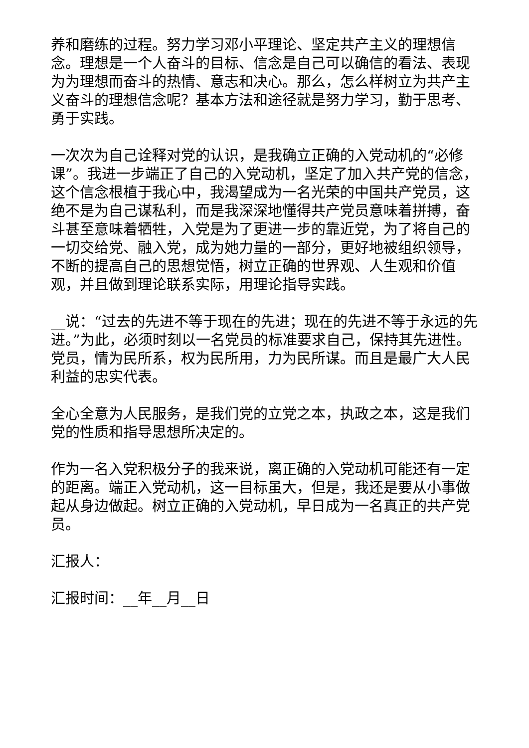养和磨练的过程。努力学习邓小平理论、坚定共产主义的理想信念。理想是一个人奋斗的目标、信念是自己可以确信的看法、表现为为理想而奋斗的热情、意志和决心。那么，怎么样树立为共产主义奋斗的理想信念呢？基本方法和途径就是努力学习，勤于思考、勇于实践。
一次次为自己诠释对党的认识，是我确立正确的入党动机的“必修课”。我进一步端正了自己的入党动机，坚定了加入共产党的信念，这个信念根植于我心中，我渴望成为一名光荣的中国共产党员，这绝不是为自己谋私利，而是我深深地懂得共产党员意味着拼搏，奋斗甚至意味着牺牲，入党是为了更进一步的靠近党，为了将自己的一切交给党、融入党，成为她力量的一部分，更好地被组织领导，不断的提高自己的思想觉悟，树立正确的世界观、人生观和价值观，并且做到理论联系实际，用理论指导实践。
__说：“过去的先进不等于现在的先进；现在的先进不等于永远的先进。”为此，必须时刻以一名党员的标准要求自己，保持其先进性。党员，情为民所系，权为民所用，力为民所谋。而且是最广大人民利益的忠实代表。
全心全意为人民服务，是我们党的立党之本，执政之本，这是我们党的性质和指导思想所决定的。
作为一名入党积极分子的我来说，离正确的入党动机可能还有一定的距离。端正入党动机，这一目标虽大，但是，我还是要从小事做起从身边做起。树立正确的入党动机，早日成为一名真正的共产党员。
汇报人：
汇报时间：__年__月__日